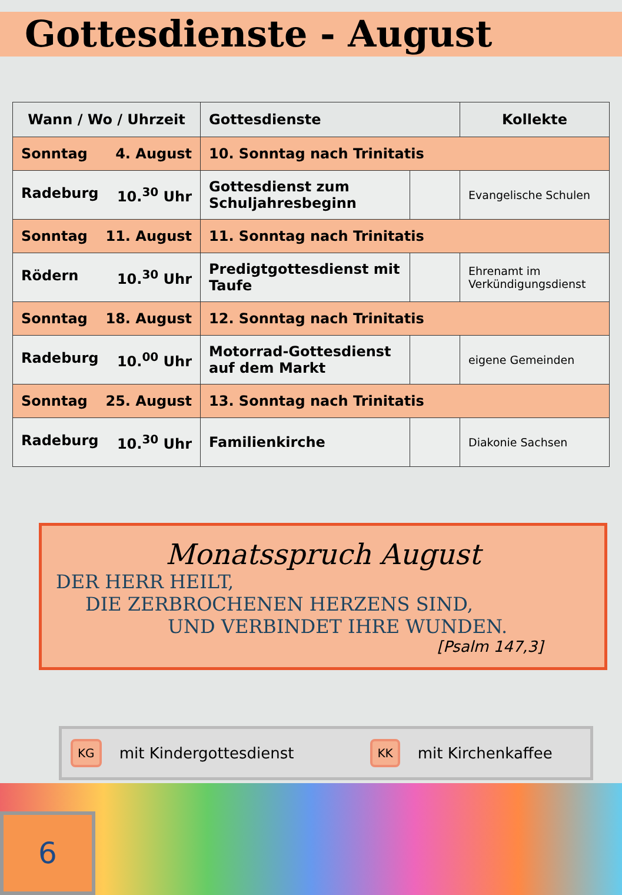Gottesdienste - August
| Wann / Wo / Uhrzeit | Gottesdienste | | Kollekte |
| --- | --- | --- | --- |
| Sonntag 4. August | 10. Sonntag nach Trinitatis | | |
| Radeburg 10.<sup>30</sup> Uhr | Gottesdienst zum Schuljahresbeginn | | Evangelische Schulen |
| Sonntag 11. August | 11. Sonntag nach Trinitatis | | |
| Rödern 10.<sup>30</sup> Uhr | Predigtgottesdienst mit Taufe | | Ehrenamt im Verkündigungsdienst |
| Sonntag 18. August | 12. Sonntag nach Trinitatis | | |
| Radeburg 10.<sup>00</sup> Uhr | Motorrad-Gottesdienst auf dem Markt | | eigene Gemeinden |
| Sonntag 25. August | 13. Sonntag nach Trinitatis | | |
| Radeburg 10.<sup>30</sup> Uhr | Familienkirche | | Diakonie Sachsen |
Monatsspruch August
DER HERR HEILT,
DIE ZERBROCHENEN HERZENS SIND,
UND VERBINDET IHRE WUNDEN.
[Psalm 147,3]
KG mit Kindergottesdienst KK mit Kirchenkaffee
6